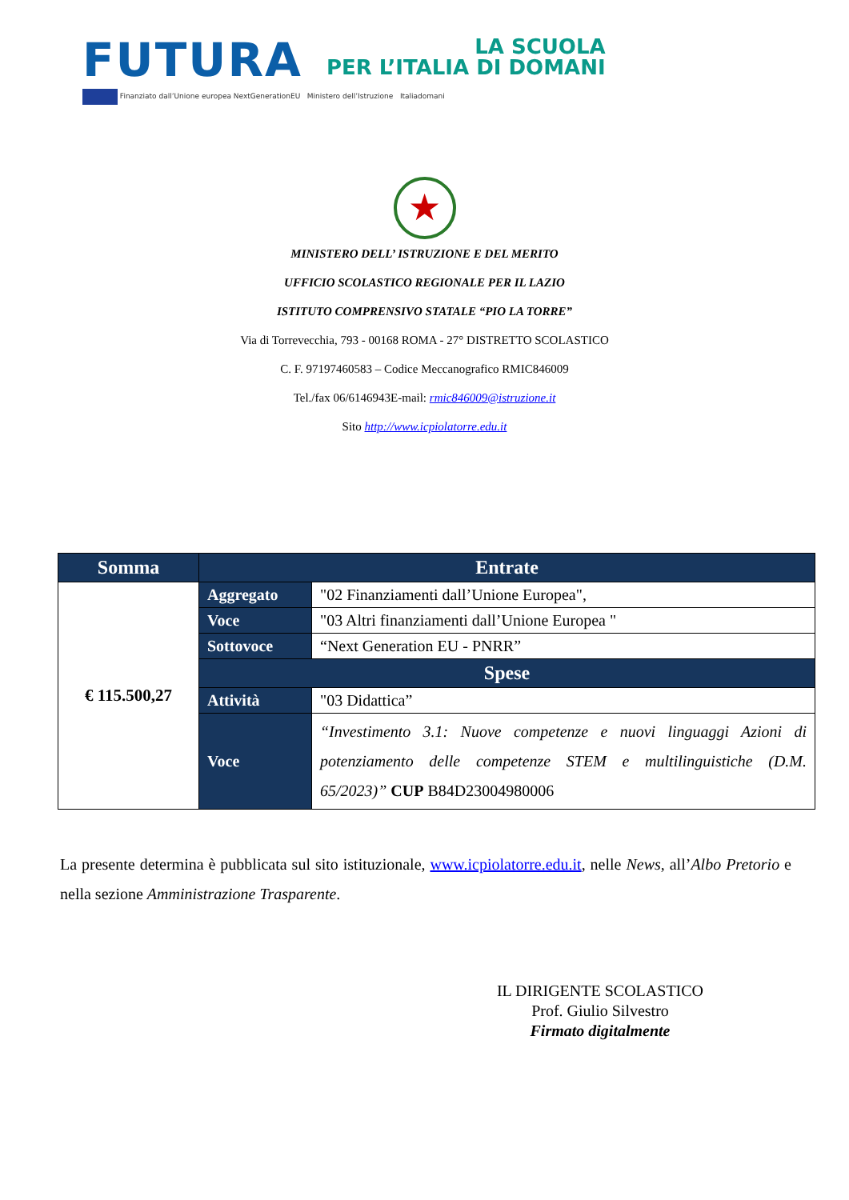FUTURA
LA SCUOLA
PER L’ITALIA DI DOMANI
Finanziato dall’Unione europea NextGenerationEU Ministero dell’Istruzione Italiadomani
★
MINISTERO DELL’ ISTRUZIONE E DEL MERITO
UFFICIO SCOLASTICO REGIONALE PER IL LAZIO
ISTITUTO COMPRENSIVO STATALE “PIO LA TORRE”
Via di Torrevecchia, 793 - 00168 ROMA - 27° DISTRETTO SCOLASTICO
C. F. 97197460583 – Codice Meccanografico RMIC846009
Tel./fax 06/6146943E-mail: rmic846009@istruzione.it
Sito http://www.icpiolatorre.edu.it
| Somma | Entrate | |
| --- | --- | --- |
| € 115.500,27 | Aggregato | "02 Finanziamenti dall’Unione Europea", |
| | Voce | "03 Altri finanziamenti dall’Unione Europea " |
| | Sottovoce | “Next Generation EU - PNRR” |
| | Spese | |
| | Attività | "03 Didattica” |
| | Voce | “Investimento 3.1: Nuove competenze e nuovi linguaggi Azioni di potenziamento delle competenze STEM e multilinguistiche (D.M. 65/2023)” CUP B84D23004980006 |
La presente determina è pubblicata sul sito istituzionale, www.icpiolatorre.edu.it, nelle News, all’Albo Pretorio e nella sezione Amministrazione Trasparente.
IL DIRIGENTE SCOLASTICO
Prof. Giulio Silvestro
Firmato digitalmente